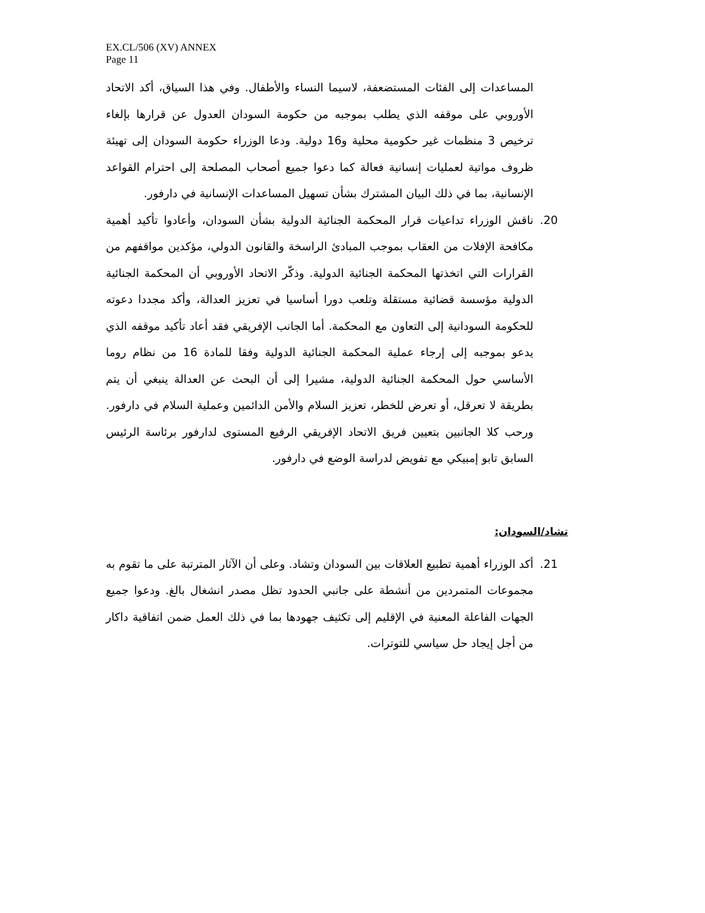EX.CL/506 (XV) ANNEX
Page 11
المساعدات إلى الفئات المستضعفة، لاسيما النساء والأطفال. وفي هذا السياق، أكد الاتحاد الأوروبي على موقفه الذي يطلب بموجبه من حكومة السودان العدول عن قرارها بإلغاء ترخيص 3 منظمات غير حكومية محلية و16 دولية. ودعا الوزراء حكومة السودان إلى تهيئة ظروف مواتية لعمليات إنسانية فعالة كما دعوا جميع أصحاب المصلحة إلى احترام القواعد الإنسانية، بما في ذلك البيان المشترك بشأن تسهيل المساعدات الإنسانية في دارفور.
20. ناقش الوزراء تداعيات قرار المحكمة الجنائية الدولية بشأن السودان، وأعادوا تأكيد أهمية مكافحة الإفلات من العقاب بموجب المبادئ الراسخة والقانون الدولي، مؤكدين مواقفهم من القرارات التي اتخذتها المحكمة الجنائية الدولية. وذكّر الاتحاد الأوروبي أن المحكمة الجنائية الدولية مؤسسة قضائية مستقلة وتلعب دورا أساسيا في تعزيز العدالة، وأكد مجددا دعوته للحكومة السودانية إلى التعاون مع المحكمة. أما الجانب الإفريقي فقد أعاد تأكيد موقفه الذي يدعو بموجبه إلى إرجاء عملية المحكمة الجنائية الدولية وفقا للمادة 16 من نظام روما الأساسي حول المحكمة الجنائية الدولية، مشيرا إلى أن البحث عن العدالة ينبغي أن يتم بطريقة لا تعرقل، أو تعرض للخطر، تعزيز السلام والأمن الدائمين وعملية السلام في دارفور. ورحب كلا الجانبين بتعيين فريق الاتحاد الإفريقي الرفيع المستوى لدارفور برئاسة الرئيس السابق تابو إمبيكي مع تفويض لدراسة الوضع في دارفور.
تشاد/السودان:
21. أكد الوزراء أهمية تطبيع العلاقات بين السودان وتشاد. وعلى أن الآثار المترتبة على ما تقوم به مجموعات المتمردين من أنشطة على جانبي الحدود تظل مصدر انشغال بالغ. ودعوا جميع الجهات الفاعلة المعنية في الإقليم إلى تكثيف جهودها بما في ذلك العمل ضمن اتفاقية داكار من أجل إيجاد حل سياسي للتوترات.